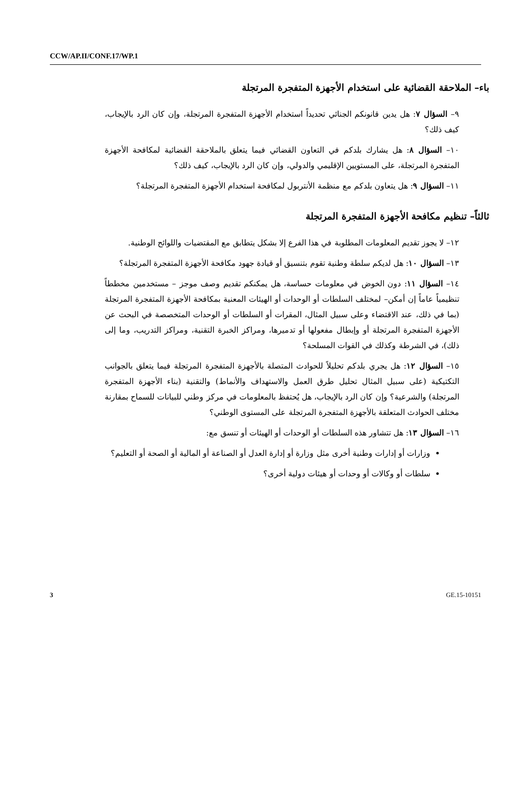CCW/AP.II/CONF.17/WP.1
باء– الملاحقة القضائية على استخدام الأجهزة المتفجرة المرتجلة
٩– السؤال ٧: هل يدين قانونكم الجنائي تحديداً استخدام الأجهزة المتفجرة المرتجلة، وإن كان الرد بالإيجاب، كيف ذلك؟
١٠– السؤال ٨: هل يشارك بلدكم في التعاون القضائي فيما يتعلق بالملاحقة القضائية لمكافحة الأجهزة المتفجرة المرتجلة، على المستويين الإقليمي والدولي، وإن كان الرد بالإيجاب، كيف ذلك؟
١١– السؤال ٩: هل يتعاون بلدكم مع منظمة الأنتربول لمكافحة استخدام الأجهزة المتفجرة المرتجلة؟
ثالثاً– تنظيم مكافحة الأجهزة المتفجرة المرتجلة
١٢– لا يجوز تقديم المعلومات المطلوبة في هذا الفرع إلا بشكل يتطابق مع المقتضيات واللوائح الوطنية.
١٣– السؤال ١٠: هل لديكم سلطة وطنية تقوم بتنسيق أو قيادة جهود مكافحة الأجهزة المتفجرة المرتجلة؟
١٤– السؤال ١١: دون الخوض في معلومات حساسة، هل يمكنكم تقديم وصف موجز – مستخدمين مخططاً تنظيمياً عاماً إن أمكن– لمختلف السلطات أو الوحدات أو الهيئات المعنية بمكافحة الأجهزة المتفجرة المرتجلة (بما في ذلك، عند الاقتضاء وعلى سبيل المثال، المقرات أو السلطات أو الوحدات المتخصصة في البحث عن الأجهزة المتفجرة المرتجلة أو وإبطال مفعولها أو تدميرها، ومراكز الخبرة التقنية، ومراكز التدريب، وما إلى ذلك)، في الشرطة وكذلك في القوات المسلحة؟
١٥– السؤال ١٢: هل يجري بلدكم تحليلاً للحوادث المتصلة بالأجهزة المتفجرة المرتجلة فيما يتعلق بالجوانب التكتيكية (على سبيل المثال تحليل طرق العمل والاستهداف والأنماط) والتقنية (بناء الأجهزة المتفجرة المرتجلة) والشرعية؟ وإن كان الرد بالإيجاب، هل يُحتفظ بالمعلومات في مركز وطني للبيانات للسماح بمقارنة مختلف الحوادث المتعلقة بالأجهزة المتفجرة المرتجلة على المستوى الوطني؟
١٦– السؤال ١٣: هل تتشاور هذه السلطات أو الوحدات أو الهيئات أو تنسق مع:
وزارات أو إدارات وطنية أخرى مثل وزارة أو إدارة العدل أو الصناعة أو المالية أو الصحة أو التعليم؟
سلطات أو وكالات أو وحدات أو هيئات دولية أخرى؟
3 GE.15-10151